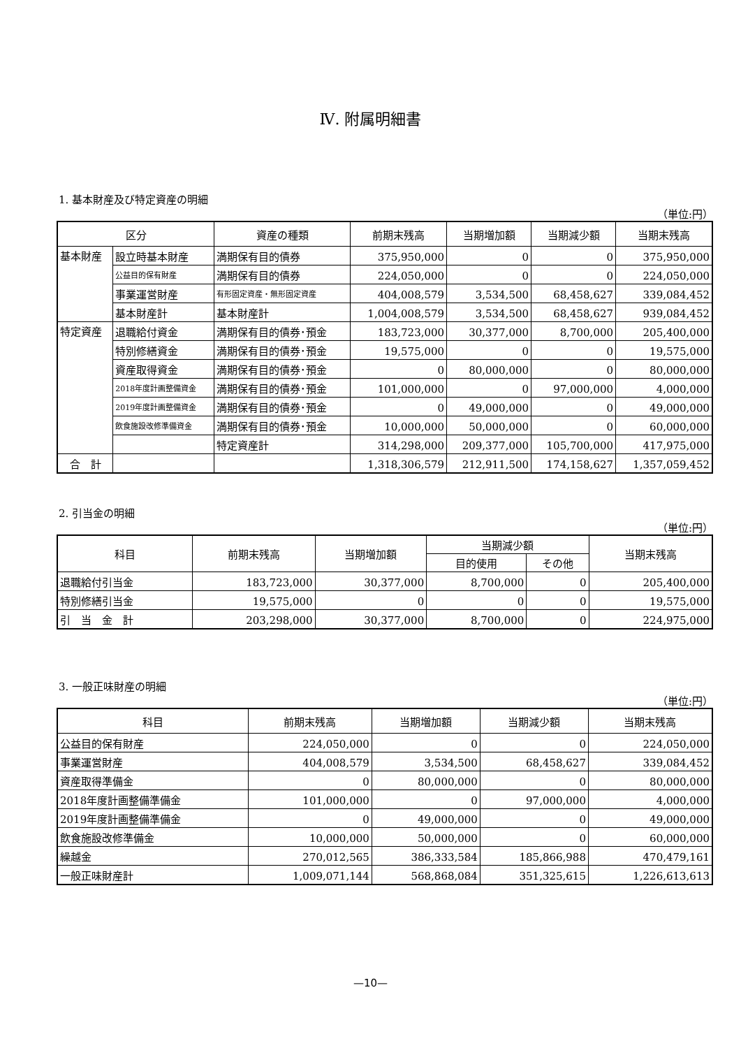Ⅳ. 附属明細書
1. 基本財産及び特定資産の明細
（単位:円）
| 区分 | | 資産の種類 | 前期末残高 | 当期増加額 | 当期減少額 | 当期末残高 |
| --- | --- | --- | --- | --- | --- | --- |
| 基本財産 | 設立時基本財産 | 満期保有目的債券 | 375,950,000 | 0 | 0 | 375,950,000 |
| | 公益目的保有財産 | 満期保有目的債券 | 224,050,000 | 0 | 0 | 224,050,000 |
| | 事業運営財産 | 有形固定資産・無形固定資産 | 404,008,579 | 3,534,500 | 68,458,627 | 339,084,452 |
| | 基本財産計 | 基本財産計 | 1,004,008,579 | 3,534,500 | 68,458,627 | 939,084,452 |
| 特定資産 | 退職給付資金 | 満期保有目的債券･預金 | 183,723,000 | 30,377,000 | 8,700,000 | 205,400,000 |
| | 特別修繕資金 | 満期保有目的債券･預金 | 19,575,000 | 0 | 0 | 19,575,000 |
| | 資産取得資金 | 満期保有目的債券･預金 | 0 | 80,000,000 | 0 | 80,000,000 |
| | 2018年度計画整備資金 | 満期保有目的債券･預金 | 101,000,000 | 0 | 97,000,000 | 4,000,000 |
| | 2019年度計画整備資金 | 満期保有目的債券･預金 | 0 | 49,000,000 | 0 | 49,000,000 |
| | 飲食施設改修準備資金 | 満期保有目的債券･預金 | 10,000,000 | 50,000,000 | 0 | 60,000,000 |
| | | 特定資産計 | 314,298,000 | 209,377,000 | 105,700,000 | 417,975,000 |
| 合 計 | | | 1,318,306,579 | 212,911,500 | 174,158,627 | 1,357,059,452 |
2. 引当金の明細
（単位:円）
| 科目 | 前期末残高 | 当期増加額 | 当期減少額 | | 当期末残高 |
| --- | --- | --- | --- | --- | --- |
| | | | 目的使用 | その他 | |
| 退職給付引当金 | 183,723,000 | 30,377,000 | 8,700,000 | 0 | 205,400,000 |
| 特別修繕引当金 | 19,575,000 | 0 | 0 | 0 | 19,575,000 |
| 引 当 金 計 | 203,298,000 | 30,377,000 | 8,700,000 | 0 | 224,975,000 |
3. 一般正味財産の明細
（単位:円）
| 科目 | 前期末残高 | 当期増加額 | 当期減少額 | 当期末残高 |
| --- | --- | --- | --- | --- |
| 公益目的保有財産 | 224,050,000 | 0 | 0 | 224,050,000 |
| 事業運営財産 | 404,008,579 | 3,534,500 | 68,458,627 | 339,084,452 |
| 資産取得準備金 | 0 | 80,000,000 | 0 | 80,000,000 |
| 2018年度計画整備準備金 | 101,000,000 | 0 | 97,000,000 | 4,000,000 |
| 2019年度計画整備準備金 | 0 | 49,000,000 | 0 | 49,000,000 |
| 飲食施設改修準備金 | 10,000,000 | 50,000,000 | 0 | 60,000,000 |
| 繰越金 | 270,012,565 | 386,333,584 | 185,866,988 | 470,479,161 |
| 一般正味財産計 | 1,009,071,144 | 568,868,084 | 351,325,615 | 1,226,613,613 |
—10—